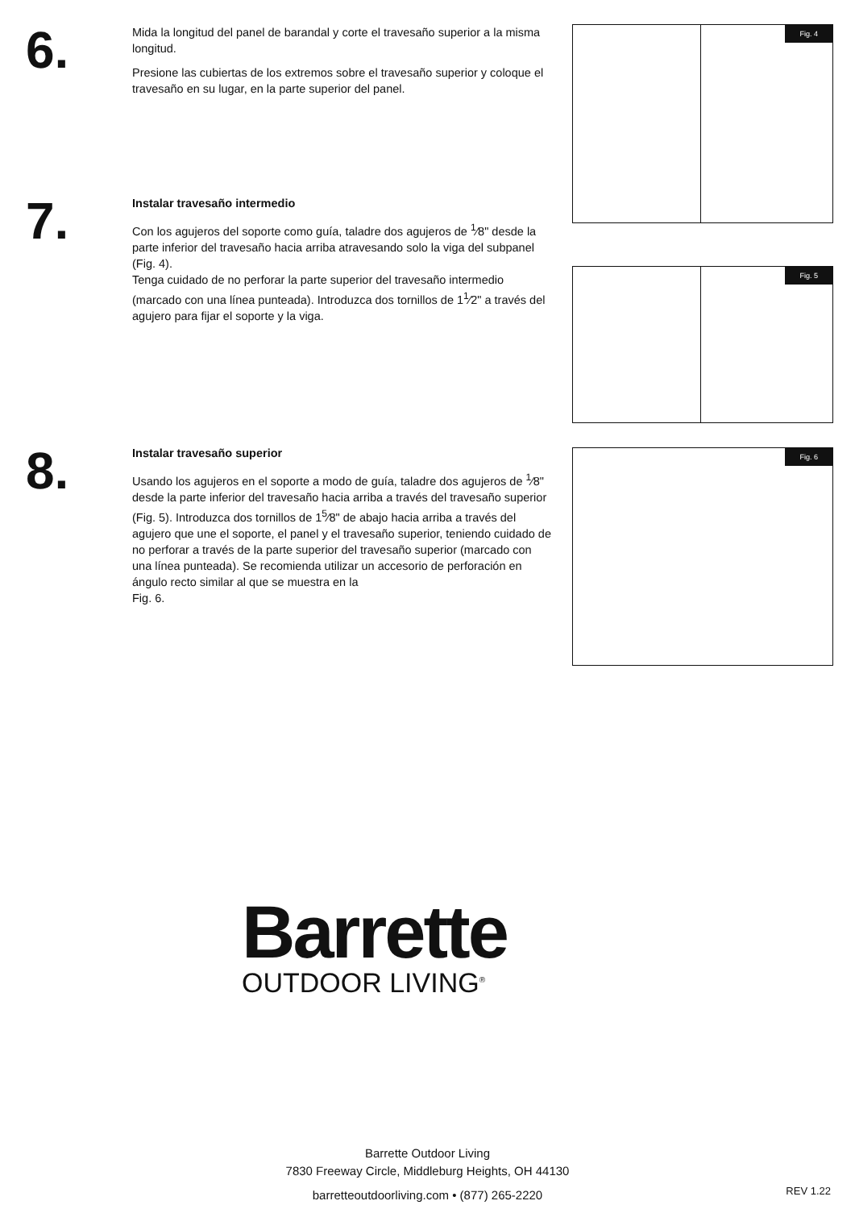6.
Mida la longitud del panel de barandal y corte el travesaño superior a la misma longitud.
Presione las cubiertas de los extremos sobre el travesaño superior y coloque el travesaño en su lugar, en la parte superior del panel.
7.
Instalar travesaño intermedio
Con los agujeros del soporte como guía, taladre dos agujeros de <sup>1</sup>⁄8" desde la parte inferior del travesaño hacia arriba atravesando solo la viga del subpanel (Fig. 4).
Tenga cuidado de no perforar la parte superior del travesaño intermedio (marcado con una línea punteada). Introduzca dos tornillos de 1<sup>1</sup>⁄2" a través del agujero para fijar el soporte y la viga.
8.
Instalar travesaño superior
Usando los agujeros en el soporte a modo de guía, taladre dos agujeros de <sup>1</sup>⁄8" desde la parte inferior del travesaño hacia arriba a través del travesaño superior (Fig. 5). Introduzca dos tornillos de 1<sup>5</sup>⁄8" de abajo hacia arriba a través del agujero que une el soporte, el panel y el travesaño superior, teniendo cuidado de no perforar a través de la parte superior del travesaño superior (marcado con una línea punteada). Se recomienda utilizar un accesorio de perforación en ángulo recto similar al que se muestra en la
Fig. 6.
Fig. 4
Fig. 5
Fig. 6
Barrette
OUTDOOR LIVING<sup>®</sup>
Barrette Outdoor Living
7830 Freeway Circle, Middleburg Heights, OH 44130
barretteoutdoorliving.com • (877) 265-2220
REV 1.22